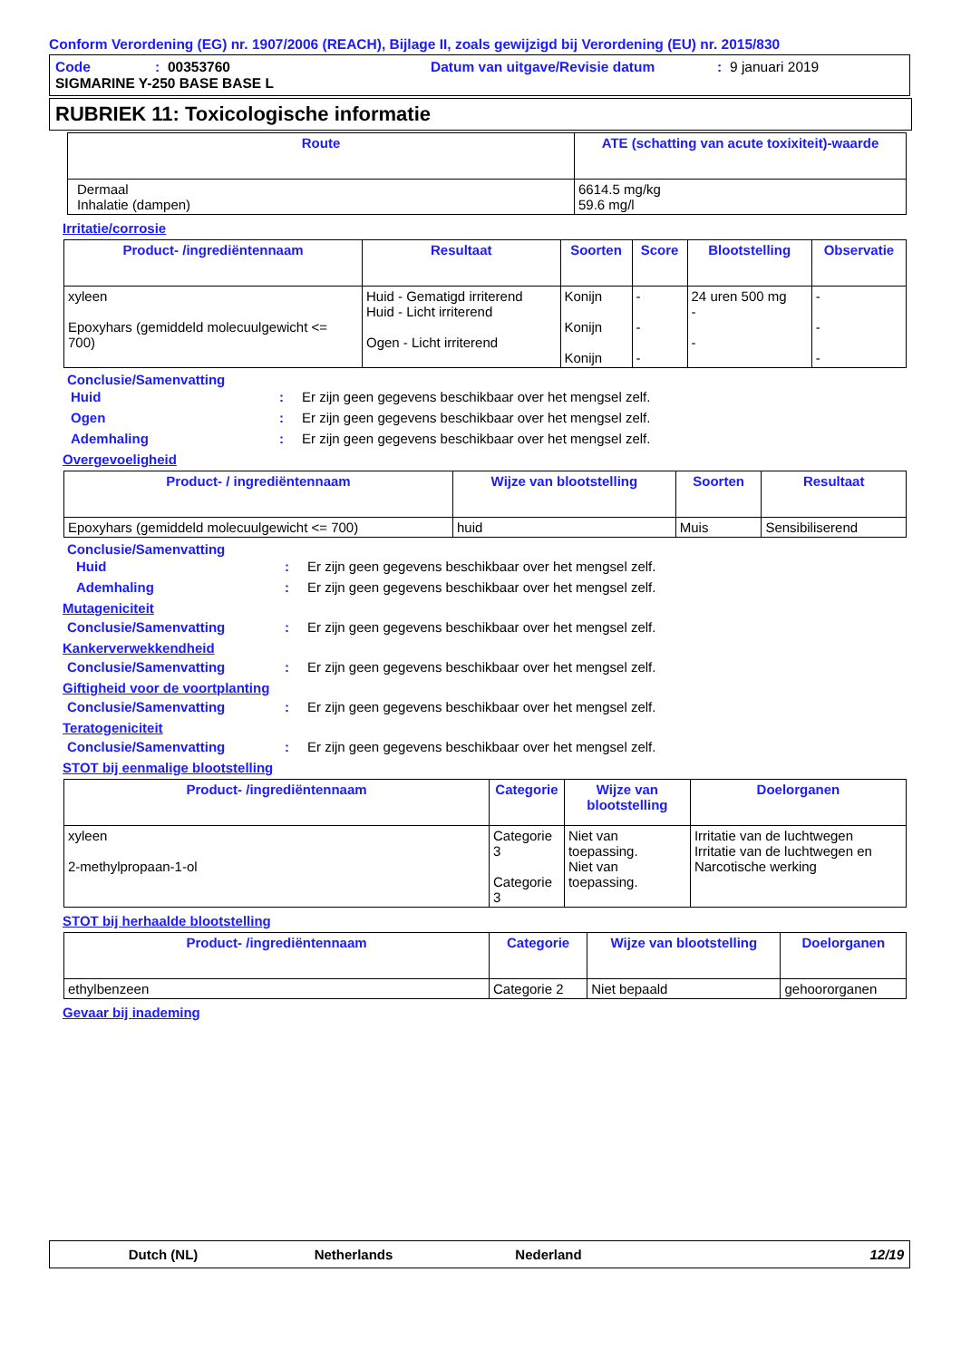Conform Verordening (EG) nr. 1907/2006 (REACH), Bijlage II, zoals gewijzigd bij Verordening (EU) nr. 2015/830
Code: 00353760 Datum van uitgave/Revisie datum: 9 januari 2019
SIGMARINE Y-250 BASE BASE L
RUBRIEK 11: Toxicologische informatie
| Route | ATE (schatting van acute toxixiteit)-waarde |
| --- | --- |
| Dermaal Inhalatie (dampen) | 6614.5 mg/kg 59.6 mg/l |
Irritatie/corrosie
| Product- /ingrediëntennaam | Resultaat | Soorten | Score | Blootstelling | Observatie |
| --- | --- | --- | --- | --- | --- |
| xyleen Epoxyhars (gemiddeld molecuulgewicht <= 700) | Huid - Gematigd irriterend Huid - Licht irriterend Ogen - Licht irriterend | Konijn Konijn Konijn | - - - | 24 uren 500 mg - - | - - - |
Conclusie/Samenvatting
Huid: Er zijn geen gegevens beschikbaar over het mengsel zelf.
Ogen: Er zijn geen gegevens beschikbaar over het mengsel zelf.
Ademhaling: Er zijn geen gegevens beschikbaar over het mengsel zelf.
Overgevoeligheid
| Product- / ingrediëntennaam | Wijze van blootstelling | Soorten | Resultaat |
| --- | --- | --- | --- |
| Epoxyhars (gemiddeld molecuulgewicht <= 700) | huid | Muis | Sensibiliserend |
Conclusie/Samenvatting
Huid: Er zijn geen gegevens beschikbaar over het mengsel zelf.
Ademhaling: Er zijn geen gegevens beschikbaar over het mengsel zelf.
Mutageniciteit
Conclusie/Samenvatting: Er zijn geen gegevens beschikbaar over het mengsel zelf.
Kankerverwekkendheid
Conclusie/Samenvatting: Er zijn geen gegevens beschikbaar over het mengsel zelf.
Giftigheid voor de voortplanting
Conclusie/Samenvatting: Er zijn geen gegevens beschikbaar over het mengsel zelf.
Teratogeniciteit
Conclusie/Samenvatting: Er zijn geen gegevens beschikbaar over het mengsel zelf.
STOT bij eenmalige blootstelling
| Product- /ingrediëntennaam | Categorie | Wijze van blootstelling | Doelorganen |
| --- | --- | --- | --- |
| xyleen 2-methylpropaan-1-ol | Categorie 3 Categorie 3 | Niet van toepassing. Niet van toepassing. | Irritatie van de luchtwegen Irritatie van de luchtwegen en Narcotische werking |
STOT bij herhaalde blootstelling
| Product- /ingrediëntennaam | Categorie | Wijze van blootstelling | Doelorganen |
| --- | --- | --- | --- |
| ethylbenzeen | Categorie 2 | Niet bepaald | gehoororganen |
Gevaar bij inademing
Dutch (NL) Netherlands Nederland 12/19